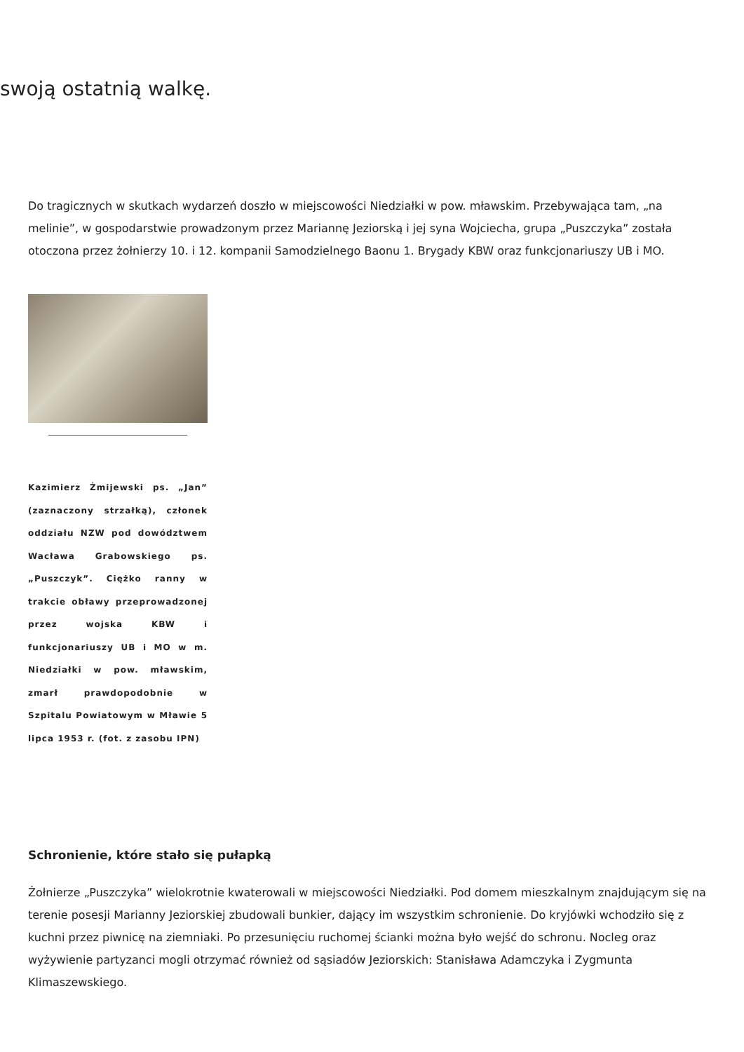swoją ostatnią walkę.
Do tragicznych w skutkach wydarzeń doszło w miejscowości Niedziałki w pow. mławskim. Przebywająca tam, „na melinie”, w gospodarstwie prowadzonym przez Mariannę Jeziorską i jej syna Wojciecha, grupa „Puszczyka” została otoczona przez żołnierzy 10. i 12. kompanii Samodzielnego Baonu 1. Brygady KBW oraz funkcjonariuszy UB i MO.
Kazimierz Żmijewski ps. „Jan” (zaznaczony strzałką), członek oddziału NZW pod dowództwem Wacława Grabowskiego ps. „Puszczyk”. Ciężko ranny w trakcie obławy przeprowadzonej przez wojska KBW i funkcjonariuszy UB i MO w m. Niedziałki w pow. mławskim, zmarł prawdopodobnie w Szpitalu Powiatowym w Mławie 5 lipca 1953 r. (fot. z zasobu IPN)
Schronienie, które stało się pułapką
Żołnierze „Puszczyka” wielokrotnie kwaterowali w miejscowości Niedziałki. Pod domem mieszkalnym znajdującym się na terenie posesji Marianny Jeziorskiej zbudowali bunkier, dający im wszystkim schronienie. Do kryjówki wchodziło się z kuchni przez piwnicę na ziemniaki. Po przesunięciu ruchomej ścianki można było wejść do schronu. Nocleg oraz wyżywienie partyzanci mogli otrzymać również od sąsiadów Jeziorskich: Stanisława Adamczyka i Zygmunta Klimaszewskiego.